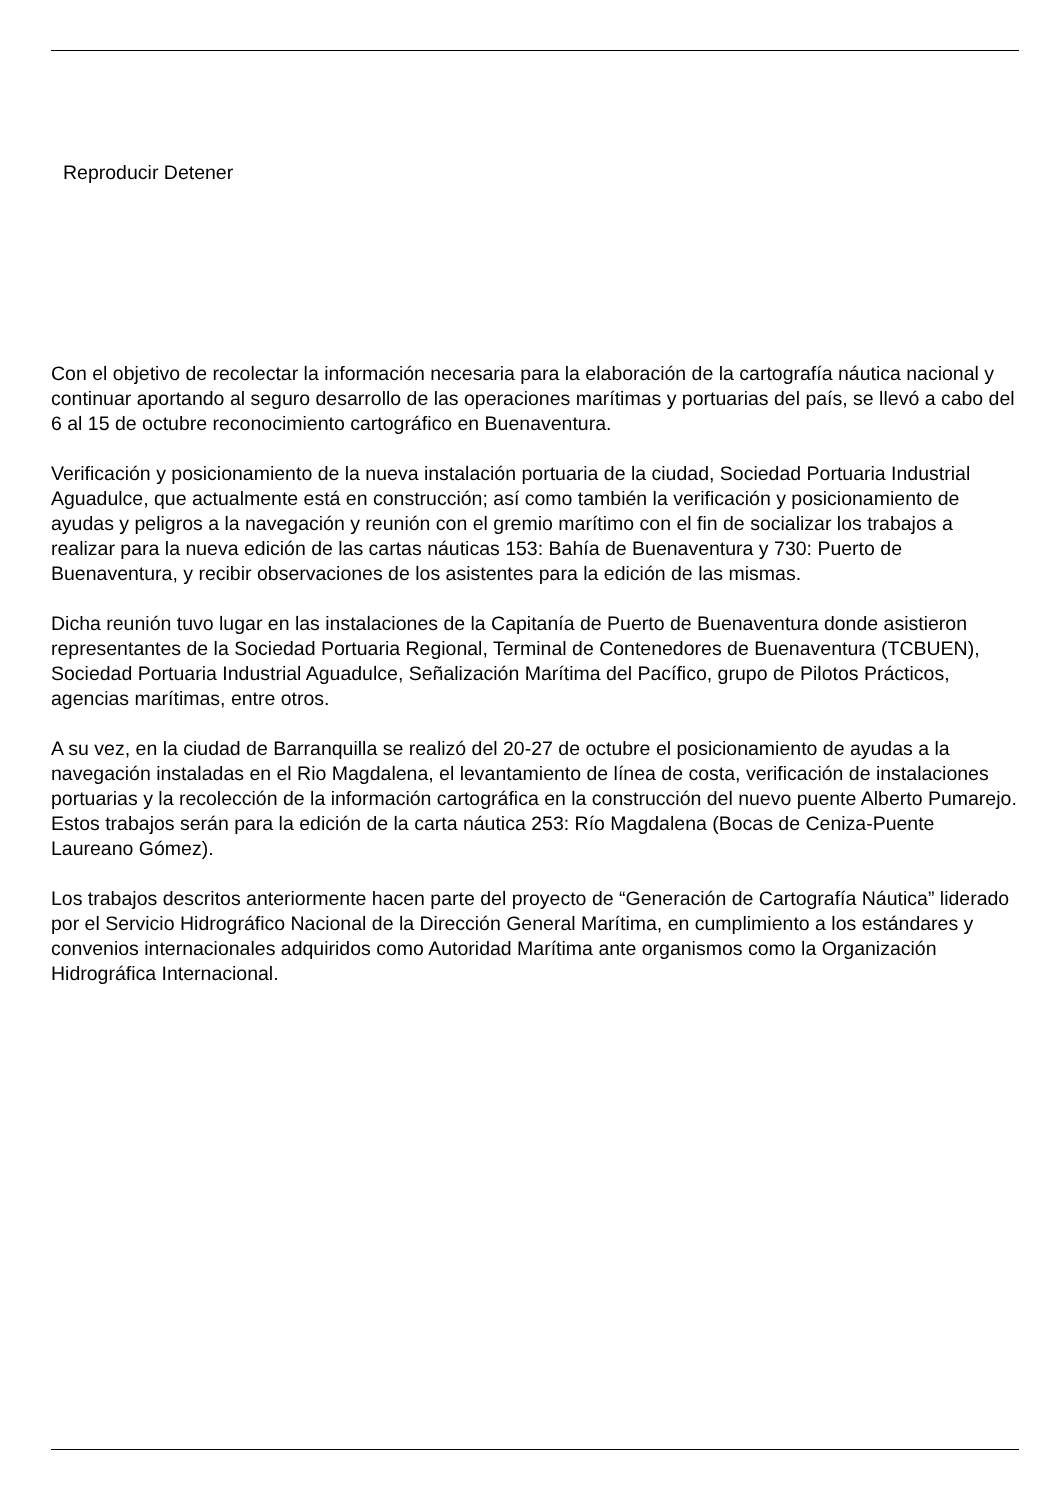Reproducir Detener
Con el objetivo de recolectar la información necesaria para la elaboración de la cartografía náutica nacional y continuar aportando al seguro desarrollo de las operaciones marítimas y portuarias del país, se llevó a cabo del 6 al 15 de octubre reconocimiento cartográfico en Buenaventura.
Verificación y posicionamiento de la nueva instalación portuaria de la ciudad, Sociedad Portuaria Industrial Aguadulce, que actualmente está en construcción; así como también la verificación y posicionamiento de ayudas y peligros a la navegación y reunión con el gremio marítimo con el fin de socializar los trabajos a realizar para la nueva edición de las cartas náuticas 153: Bahía de Buenaventura y 730: Puerto de Buenaventura, y recibir observaciones de los asistentes para la edición de las mismas.
Dicha reunión tuvo lugar en las instalaciones de la Capitanía de Puerto de Buenaventura donde asistieron representantes de la Sociedad Portuaria Regional, Terminal de Contenedores de Buenaventura (TCBUEN), Sociedad Portuaria Industrial Aguadulce, Señalización Marítima del Pacífico, grupo de Pilotos Prácticos, agencias marítimas, entre otros.
A su vez, en la ciudad de Barranquilla se realizó del 20-27 de octubre el posicionamiento de ayudas a la navegación instaladas en el Rio Magdalena, el levantamiento de línea de costa, verificación de instalaciones portuarias y la recolección de la información cartográfica en la construcción del nuevo puente Alberto Pumarejo. Estos trabajos serán para la edición de la carta náutica 253: Río Magdalena (Bocas de Ceniza-Puente Laureano Gómez).
Los trabajos descritos anteriormente hacen parte del proyecto de “Generación de Cartografía Náutica” liderado por el Servicio Hidrográfico Nacional de la Dirección General Marítima, en cumplimiento a los estándares y convenios internacionales adquiridos como Autoridad Marítima ante organismos como la Organización Hidrográfica Internacional.